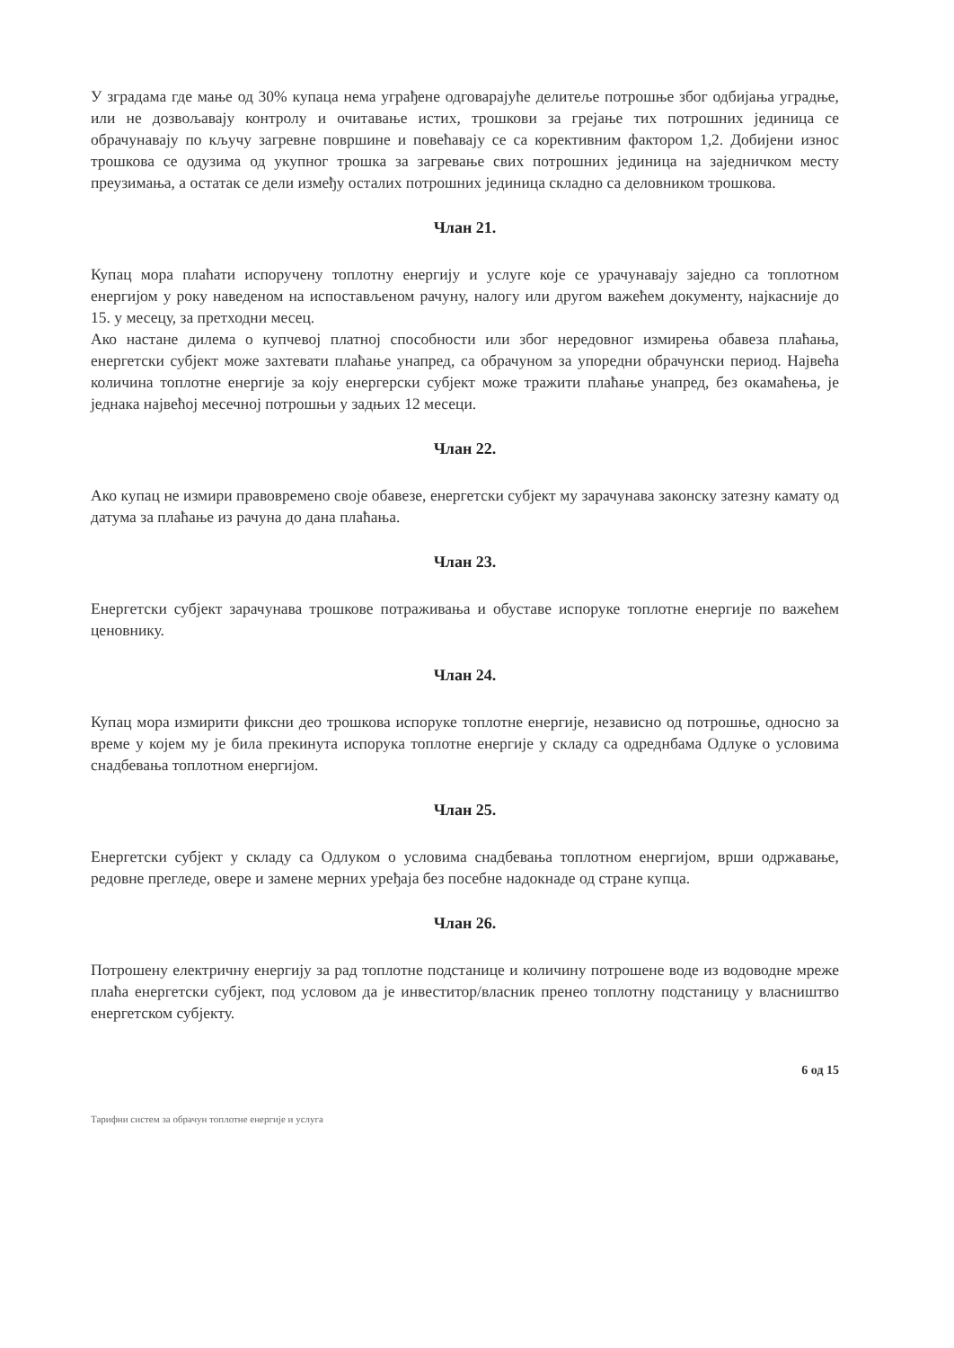У зградама где мање од 30% купаца нема уграђене одговарајуће делитеље потрошње због одбијања уградње, или не дозвољавају контролу и очитавање истих, трошкови за грејање тих потрошних јединица се обрачунавају по кључу загревне површине и повећавају се са корективним фактором 1,2. Добијени износ трошкова се одузима од укупног трошка за загревање свих потрошних јединица на заједничком месту преузимања, а остатак се дели између осталих потрошних јединица складно са деловником трошкова.
Члан 21.
Купац мора плаћати испоручену топлотну енергију и услуге које се урачунавају заједно са топлотном енергијом у року наведеном на испостављеном рачуну, налогу или другом важећем документу, најкасније до 15. у месецу, за претходни месец.
Ако настане дилема о купчевој платној способности или због нередовног измирења обавеза плаћања, енергетски субјект може захтевати плаћање унапред, са обрачуном за упоредни обрачунски период. Највећа количина топлотне енергије за коју енергерски субјект може тражити плаћање унапред, без окамаћења, је једнака највећој месечној потрошњи у задњих 12 месеци.
Члан 22.
Ако купац не измири правовремено своје обавезе, енергетски субјект му зарачунава законску затезну камату од датума за плаћање из рачуна до дана плаћања.
Члан 23.
Енергетски субјект зарачунава трошкове потраживања и обуставе испоруке топлотне енергије по важећем ценовнику.
Члан 24.
Купац мора измирити фиксни део трошкова испоруке топлотне енергије, независно од потрошње, односно за време у којем му је била прекинута испорука топлотне енергије у складу са одреднбама Одлуке о условима снадбевања топлотном енергијом.
Члан 25.
Енергетски субјект у складу са Одлуком о условима снадбевања топлотном енергијом, врши одржавање, редовне прегледе, овере и замене мерних уређаја без посебне надокнаде од стране купца.
Члан 26.
Потрошену електричну енергију за рад топлотне подстанице и количину потрошене воде из водоводне мреже плаћа енергетски субјект, под условом да је инвеститор/власник пренео топлотну подстаницу у власништво енергетском субјекту.
6 од 15
Тарифни систем за обрачун топлотне енергије и услуга